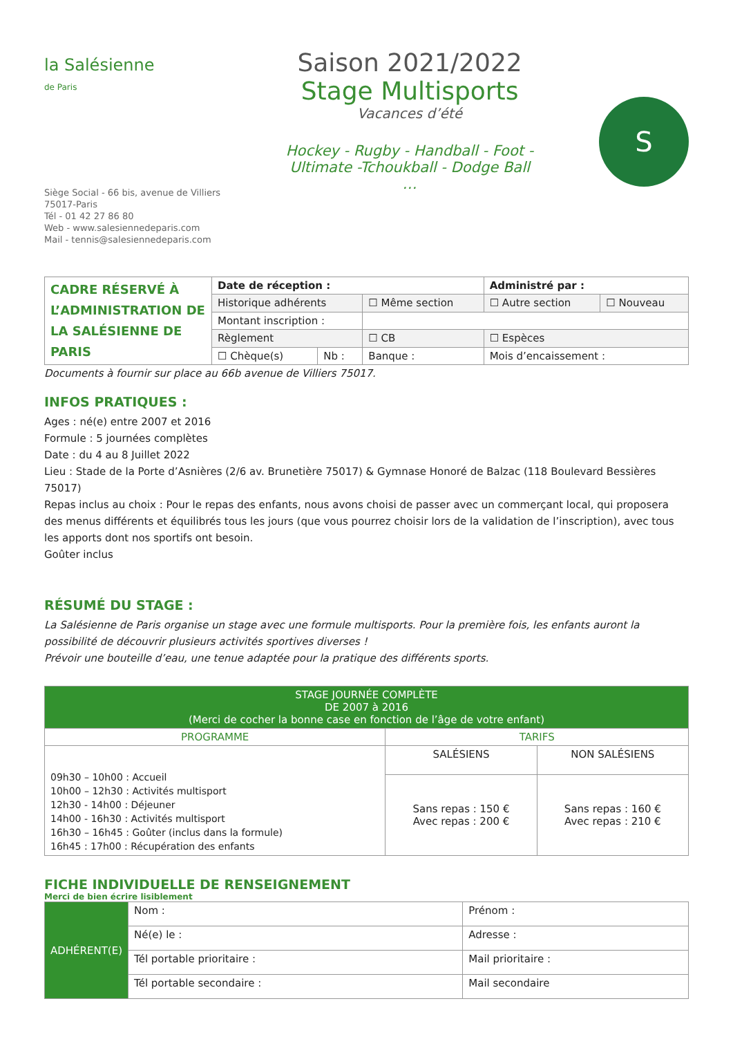la Salésienne
de Paris
Siège Social - 66 bis, avenue de Villiers
75017-Paris
Tél - 01 42 27 86 80
Web - www.salesiennedeparis.com
Mail - tennis@salesiennedeparis.com
Saison 2021/2022
Stage Multisports
Vacances d’été
Hockey - Rugby - Handball - Foot -
Ultimate -Tchoukball - Dodge Ball
…
S
| CADRE RÉSERVÉ À L’ADMINISTRATION DE LA SALÉSIENNE DE PARIS | Date de réception : | | | Administré par : | |
| | Historique adhérents | | ☐ Même section | ☐ Autre section | ☐ Nouveau |
| | Montant inscription : | | | | |
| | Règlement | | ☐ CB | ☐ Espèces | |
| | ☐ Chèque(s) | Nb : | Banque : | Mois d’encaissement : | |
Documents à fournir sur place au 66b avenue de Villiers 75017.
INFOS PRATIQUES :
Ages : né(e) entre 2007 et 2016
Formule : 5 journées complètes
Date : du 4 au 8 Juillet 2022
Lieu : Stade de la Porte d’Asnières (2/6 av. Brunetière 75017) & Gymnase Honoré de Balzac (118 Boulevard Bessières 75017)
Repas inclus au choix : Pour le repas des enfants, nous avons choisi de passer avec un commerçant local, qui proposera des menus différents et équilibrés tous les jours (que vous pourrez choisir lors de la validation de l’inscription), avec tous les apports dont nos sportifs ont besoin.
Goûter inclus
RÉSUMÉ DU STAGE :
La Salésienne de Paris organise un stage avec une formule multisports. Pour la première fois, les enfants auront la possibilité de découvrir plusieurs activités sportives diverses !
Prévoir une bouteille d’eau, une tenue adaptée pour la pratique des différents sports.
| STAGE JOURNÉE COMPLÈTE DE 2007 à 2016 (Merci de cocher la bonne case en fonction de l’âge de votre enfant) | | |
| --- | --- | --- |
| PROGRAMME | TARIFS | |
| 09h30 – 10h00 : Accueil 10h00 – 12h30 : Activités multisport 12h30 - 14h00 : Déjeuner 14h00 - 16h30 : Activités multisport 16h30 – 16h45 : Goûter (inclus dans la formule) 16h45 : 17h00 : Récupération des enfants | SALÉSIENS | NON SALÉSIENS |
| | Sans repas : 150 € Avec repas : 200 € | Sans repas : 160 € Avec repas : 210 € |
FICHE INDIVIDUELLE DE RENSEIGNEMENT
Merci de bien écrire lisiblement
| ADHÉRENT(E) | Nom : | Prénom : |
| | Né(e) le : | Adresse : |
| | Tél portable prioritaire : | Mail prioritaire : |
| | Tél portable secondaire : | Mail secondaire |